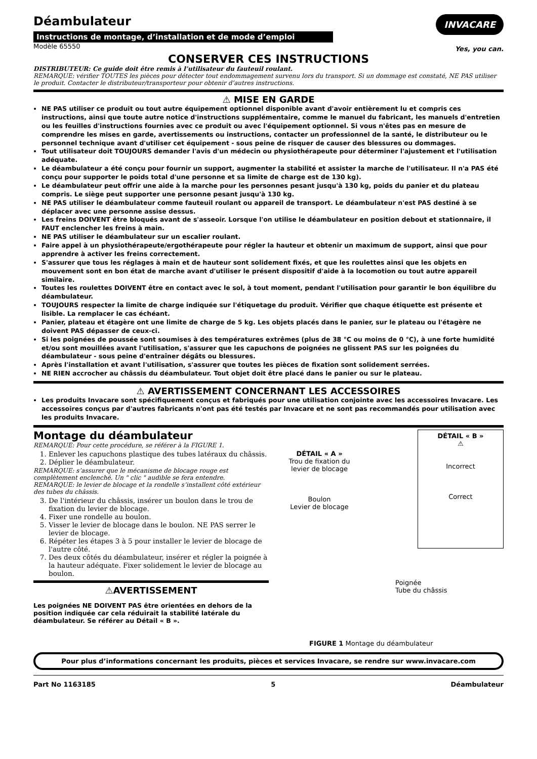Déambulateur
Instructions de montage, d’installation et de mode d’emploi
Modèle 65550
INVACARE
Yes, you can.
CONSERVER CES INSTRUCTIONS
DISTRIBUTEUR: Ce guide doit être remis à l’utilisateur du fauteuil roulant.
REMARQUE: vérifier TOUTES les pièces pour détecter tout endommagement survenu lors du transport. Si un dommage est constaté, NE PAS utiliser le produit. Contacter le distributeur/transporteur pour obtenir d’autres instructions.
⚠ MISE EN GARDE
NE PAS utiliser ce produit ou tout autre équipement optionnel disponible avant d'avoir entièrement lu et compris ces instructions, ainsi que toute autre notice d'instructions supplémentaire, comme le manuel du fabricant, les manuels d'entretien ou les feuilles d'instructions fournies avec ce produit ou avec l'équipement optionnel. Si vous n'êtes pas en mesure de comprendre les mises en garde, avertissements ou instructions, contacter un professionnel de la santé, le distributeur ou le personnel technique avant d'utiliser cet équipement - sous peine de risquer de causer des blessures ou dommages.
Tout utilisateur doit TOUJOURS demander l'avis d'un médecin ou physiothérapeute pour déterminer l'ajustement et l'utilisation adéquate.
Le déambulateur a été conçu pour fournir un support, augmenter la stabilité et assister la marche de l'utilisateur. Il n'a PAS été conçu pour supporter le poids total d'une personne et sa limite de charge est de 130 kg).
Le déambulateur peut offrir une aide à la marche pour les personnes pesant jusqu'à 130 kg, poids du panier et du plateau compris. Le siège peut supporter une personne pesant jusqu'à 130 kg.
NE PAS utiliser le déambulateur comme fauteuil roulant ou appareil de transport. Le déambulateur n'est PAS destiné à se déplacer avec une personne assise dessus.
Les freins DOIVENT être bloqués avant de s'asseoir. Lorsque l'on utilise le déambulateur en position debout et stationnaire, il FAUT enclencher les freins à main.
NE PAS utiliser le déambulateur sur un escalier roulant.
Faire appel à un physiothérapeute/ergothérapeute pour régler la hauteur et obtenir un maximum de support, ainsi que pour apprendre à activer les freins correctement.
S'assurer que tous les réglages à main et de hauteur sont solidement fixés, et que les roulettes ainsi que les objets en mouvement sont en bon état de marche avant d'utiliser le présent dispositif d'aide à la locomotion ou tout autre appareil similaire.
Toutes les roulettes DOIVENT être en contact avec le sol, à tout moment, pendant l'utilisation pour garantir le bon équilibre du déambulateur.
TOUJOURS respecter la limite de charge indiquée sur l'étiquetage du produit. Vérifier que chaque étiquette est présente et lisible. La remplacer le cas échéant.
Panier, plateau et étagère ont une limite de charge de 5 kg. Les objets placés dans le panier, sur le plateau ou l'étagère ne doivent PAS dépasser de ceux-ci.
Si les poignées de poussée sont soumises à des températures extrêmes (plus de 38 °C ou moins de 0 °C), à une forte humidité et/ou sont mouillées avant l'utilisation, s'assurer que les capuchons de poignées ne glissent PAS sur les poignées du déambulateur - sous peine d'entraîner dégâts ou blessures.
Après l'installation et avant l'utilisation, s'assurer que toutes les pièces de fixation sont solidement serrées.
NE RIEN accrocher au châssis du déambulateur. Tout objet doit être placé dans le panier ou sur le plateau.
⚠ AVERTISSEMENT CONCERNANT LES ACCESSOIRES
Les produits Invacare sont spécifiquement conçus et fabriqués pour une utilisation conjointe avec les accessoires Invacare. Les accessoires conçus par d'autres fabricants n'ont pas été testés par Invacare et ne sont pas recommandés pour utilisation avec les produits Invacare.
Montage du déambulateur
REMARQUE: Pour cette procédure, se référer à la FIGURE 1.
1. Enlever les capuchons plastique des tubes latéraux du châssis.
2. Déplier le déambulateur.
REMARQUE: s’assurer que le mécanisme de blocage rouge est complètement enclenché. Un " clic " audible se fera entendre.
REMARQUE: le levier de blocage et la rondelle s’installent côté extérieur des tubes du châssis.
3. De l'intérieur du châssis, insérer un boulon dans le trou de fixation du levier de blocage.
4. Fixer une rondelle au boulon.
5. Visser le levier de blocage dans le boulon. NE PAS serrer le levier de blocage.
6. Répéter les étapes 3 à 5 pour installer le levier de blocage de l'autre côté.
7. Des deux côtés du déambulateur, insérer et régler la poignée à la hauteur adéquate. Fixer solidement le levier de blocage au boulon.
⚠AVERTISSEMENT
Les poignées NE DOIVENT PAS être orientées en dehors de la position indiquée car cela réduirait la stabilité latérale du déambulateur. Se référer au Détail « B ».
DÉTAIL « A »
Trou de fixation du levier de blocage
Boulon
Levier de blocage
DÉTAIL « B »
⚠
Incorrect
Correct
Poignée
Tube du châssis
FIGURE 1 Montage du déambulateur
Pour plus d’informations concernant les produits, pièces et services Invacare, se rendre sur www.invacare.com
Part No 1163185 5 Déambulateur